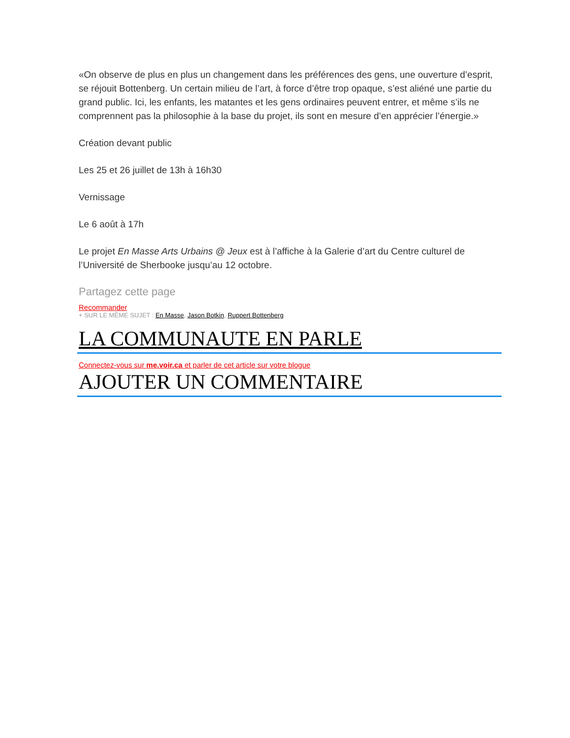«On observe de plus en plus un changement dans les préférences des gens, une ouverture d’esprit, se réjouit Bottenberg. Un certain milieu de l’art, à force d’être trop opaque, s’est aliéné une partie du grand public. Ici, les enfants, les matantes et les gens ordinaires peuvent entrer, et même s’ils ne comprennent pas la philosophie à la base du projet, ils sont en mesure d’en apprécier l’énergie.»
Création devant public
Les 25 et 26 juillet de 13h à 16h30
Vernissage
Le 6 août à 17h
Le projet En Masse Arts Urbains @ Jeux est à l’affiche à la Galerie d’art du Centre culturel de l’Université de Sherbooke jusqu’au 12 octobre.
Partagez cette page
Recommander
+ SUR LE MÊME SUJET : En Masse, Jason Botkin, Ruppert Bottenberg
LA COMMUNAUTE EN PARLE
Connectez-vous sur me.voir.ca et parler de cet article sur votre blogue
AJOUTER UN COMMENTAIRE